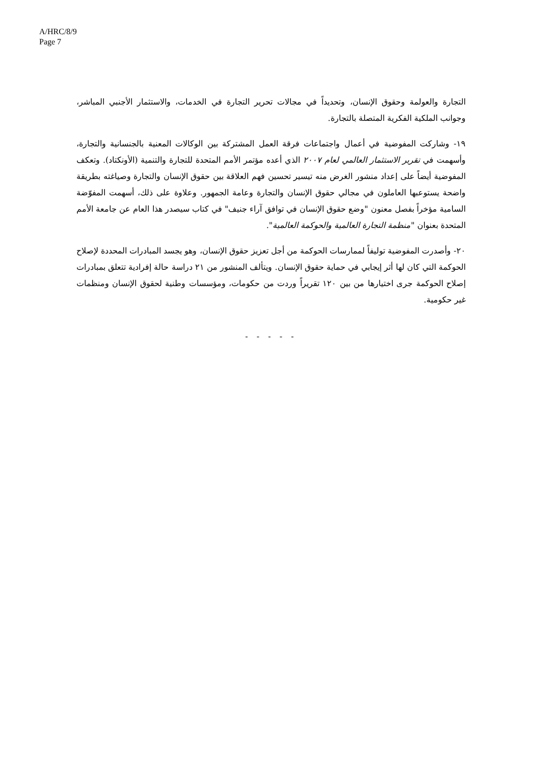A/HRC/8/9
Page 7
التجارة والعولمة وحقوق الإنسان، وتحديداً في مجالات تحرير التجارة في الخدمات، والاستثمار الأجنبي المباشر، وجوانب الملكية الفكرية المتصلة بالتجارة.
١٩- وشاركت المفوضية في أعمال واجتماعات فرقة العمل المشتركة بين الوكالات المعنية بالجنسانية والتجارة، وأسهمت في تقرير الاستثمار العالمي لعام ٢٠٠٧ الذي أعده مؤتمر الأمم المتحدة للتجارة والتنمية (الأونكتاد). وتعكف المفوضية أيضاً على إعداد منشور الغرض منه تيسير تحسين فهم العلاقة بين حقوق الإنسان والتجارة وصياغته بطريقة واضحة يستوعبها العاملون في مجالي حقوق الإنسان والتجارة وعامة الجمهور. وعلاوة على ذلك، أسهمت المفوّضة السامية مؤخراً بفصل معنون "وضع حقوق الإنسان في توافق آراء جنيف" في كتاب سيصدر هذا العام عن جامعة الأمم المتحدة بعنوان "منظمة التجارة العالمية والحوكمة العالمية".
٢٠- وأصدرت المفوضية توليفاً لممارسات الحوكمة من أجل تعزيز حقوق الإنسان، وهو يجسد المبادرات المحددة لإصلاح الحوكمة التي كان لها أثر إيجابي في حماية حقوق الإنسان. ويتألف المنشور من ٢١ دراسة حالة إفرادية تتعلق بمبادرات إصلاح الحوكمة جرى اختيارها من بين ١٢٠ تقريراً وردت من حكومات، ومؤسسات وطنية لحقوق الإنسان ومنظمات غير حكومية.
- - - - -